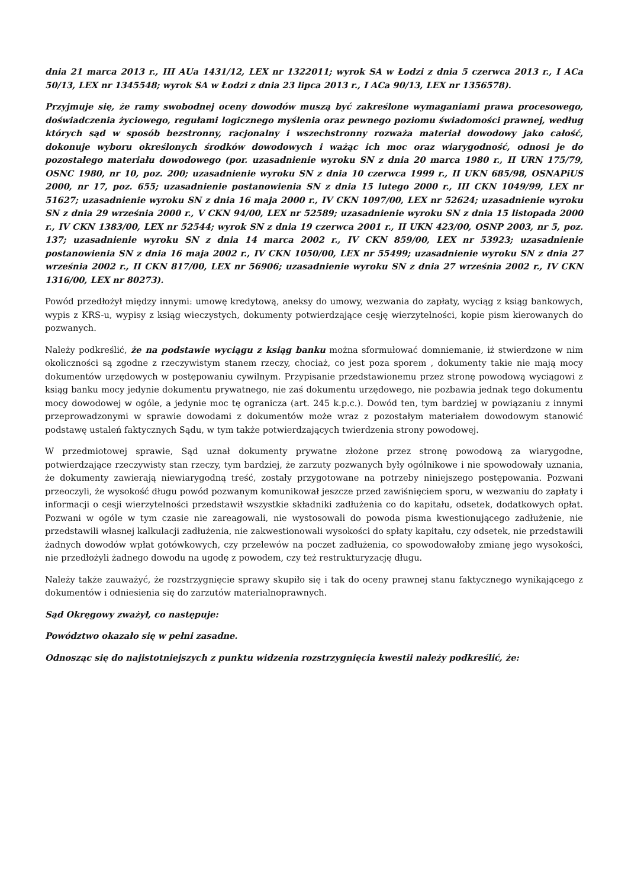dnia 21 marca 2013 r., III AUa 1431/12, LEX nr 1322011; wyrok SA w Łodzi z dnia 5 czerwca 2013 r., I ACa 50/13, LEX nr 1345548; wyrok SA w Łodzi z dnia 23 lipca 2013 r., I ACa 90/13, LEX nr 1356578).
Przyjmuje się, że ramy swobodnej oceny dowodów muszą być zakreślone wymaganiami prawa procesowego, doświadczenia życiowego, regułami logicznego myślenia oraz pewnego poziomu świadomości prawnej, według których sąd w sposób bezstronny, racjonalny i wszechstronny rozważa materiał dowodowy jako całość, dokonuje wyboru określonych środków dowodowych i ważąc ich moc oraz wiarygodność, odnosi je do pozostałego materiału dowodowego (por. uzasadnienie wyroku SN z dnia 20 marca 1980 r., II URN 175/79, OSNC 1980, nr 10, poz. 200; uzasadnienie wyroku SN z dnia 10 czerwca 1999 r., II UKN 685/98, OSNAPiUS 2000, nr 17, poz. 655; uzasadnienie postanowienia SN z dnia 15 lutego 2000 r., III CKN 1049/99, LEX nr 51627; uzasadnienie wyroku SN z dnia 16 maja 2000 r., IV CKN 1097/00, LEX nr 52624; uzasadnienie wyroku SN z dnia 29 września 2000 r., V CKN 94/00, LEX nr 52589; uzasadnienie wyroku SN z dnia 15 listopada 2000 r., IV CKN 1383/00, LEX nr 52544; wyrok SN z dnia 19 czerwca 2001 r., II UKN 423/00, OSNP 2003, nr 5, poz. 137; uzasadnienie wyroku SN z dnia 14 marca 2002 r., IV CKN 859/00, LEX nr 53923; uzasadnienie postanowienia SN z dnia 16 maja 2002 r., IV CKN 1050/00, LEX nr 55499; uzasadnienie wyroku SN z dnia 27 września 2002 r., II CKN 817/00, LEX nr 56906; uzasadnienie wyroku SN z dnia 27 września 2002 r., IV CKN 1316/00, LEX nr 80273).
Powód przedłożył między innymi: umowę kredytową, aneksy do umowy, wezwania do zapłaty, wyciąg z ksiąg bankowych, wypis z KRS-u, wypisy z ksiąg wieczystych, dokumenty potwierdzające cesję wierzytelności, kopie pism kierowanych do pozwanych.
Należy podkreślić, że na podstawie wyciągu z ksiąg banku można sformułować domniemanie, iż stwierdzone w nim okoliczności są zgodne z rzeczywistym stanem rzeczy, chociaż, co jest poza sporem , dokumenty takie nie mają mocy dokumentów urzędowych w postępowaniu cywilnym. Przypisanie przedstawionemu przez stronę powodową wyciągowi z ksiąg banku mocy jedynie dokumentu prywatnego, nie zaś dokumentu urzędowego, nie pozbawia jednak tego dokumentu mocy dowodowej w ogóle, a jedynie moc tę ogranicza (art. 245 k.p.c.). Dowód ten, tym bardziej w powiązaniu z innymi przeprowadzonymi w sprawie dowodami z dokumentów może wraz z pozostałym materiałem dowodowym stanowić podstawę ustaleń faktycznych Sądu, w tym także potwierdzających twierdzenia strony powodowej.
W przedmiotowej sprawie, Sąd uznał dokumenty prywatne złożone przez stronę powodową za wiarygodne, potwierdzające rzeczywisty stan rzeczy, tym bardziej, że zarzuty pozwanych były ogólnikowe i nie spowodowały uznania, że dokumenty zawierają niewiarygodną treść, zostały przygotowane na potrzeby niniejszego postępowania. Pozwani przeoczyli, że wysokość długu powód pozwanym komunikował jeszcze przed zawiśnięciem sporu, w wezwaniu do zapłaty i informacji o cesji wierzytelności przedstawił wszystkie składniki zadłużenia co do kapitału, odsetek, dodatkowych opłat. Pozwani w ogóle w tym czasie nie zareagowali, nie wystosowali do powoda pisma kwestionującego zadłużenie, nie przedstawili własnej kalkulacji zadłużenia, nie zakwestionowali wysokości do spłaty kapitału, czy odsetek, nie przedstawili żadnych dowodów wpłat gotówkowych, czy przelewów na poczet zadłużenia, co spowodowałoby zmianę jego wysokości, nie przedłożyli żadnego dowodu na ugodę z powodem, czy też restrukturyzację długu.
Należy także zauważyć, że rozstrzygnięcie sprawy skupiło się i tak do oceny prawnej stanu faktycznego wynikającego z dokumentów i odniesienia się do zarzutów materialnoprawnych.
Sąd Okręgowy zważył, co następuje:
Powództwo okazało się w pełni zasadne.
Odnosząc się do najistotniejszych z punktu widzenia rozstrzygnięcia kwestii należy podkreślić, że: